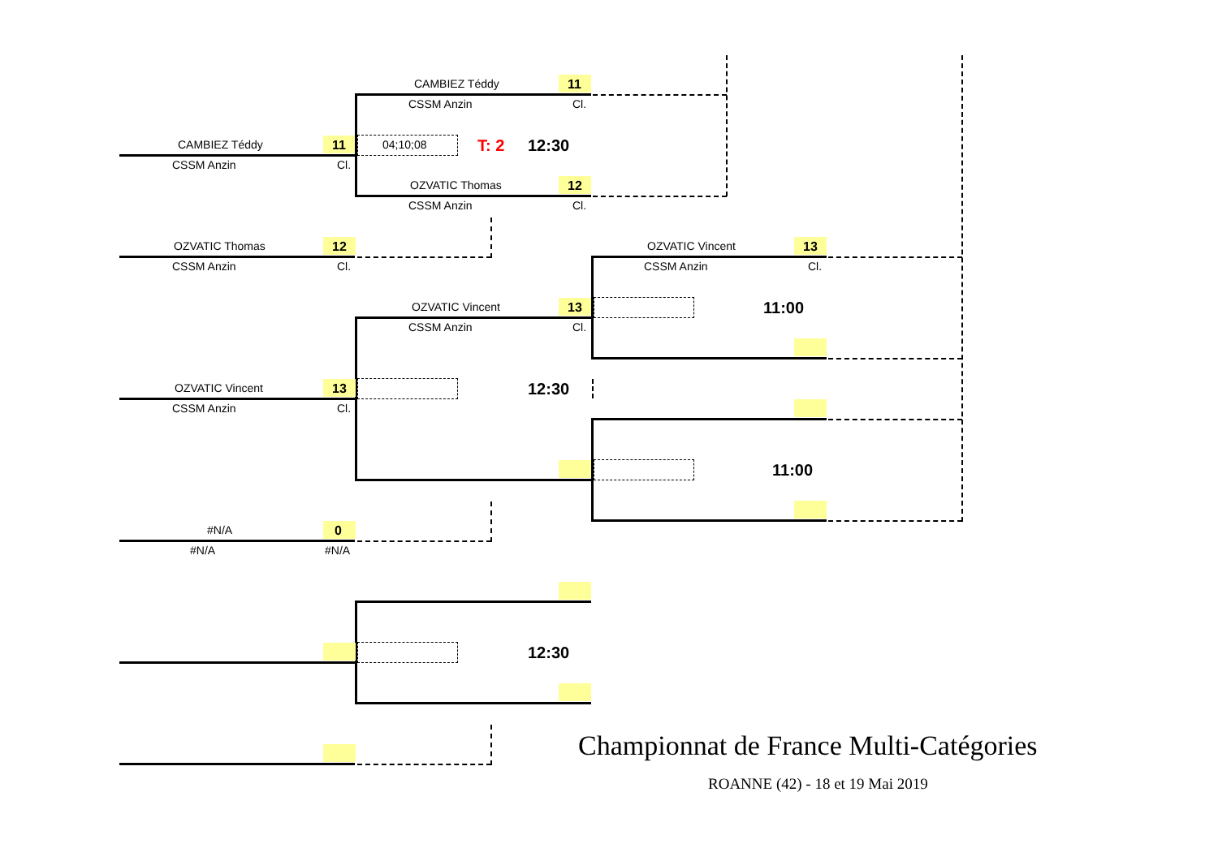CAMBIEZ Téddy 11
CSSM Anzin Cl.
CAMBIEZ Téddy 11 04;10;08 T: 2 12:30
CSSM Anzin Cl.
OZVATIC Thomas 12
CSSM Anzin Cl.
OZVATIC Thomas 12
CSSM Anzin Cl.
OZVATIC Vincent 13
CSSM Anzin Cl.
11:00
OZVATIC Vincent 13
CSSM Anzin Cl.
OZVATIC Vincent 13 12:30
CSSM Anzin Cl.
11:00
#N/A 0
#N/A #N/A
12:30
Championnat de France Multi-Catégories
ROANNE (42) - 18 et 19 Mai 2019